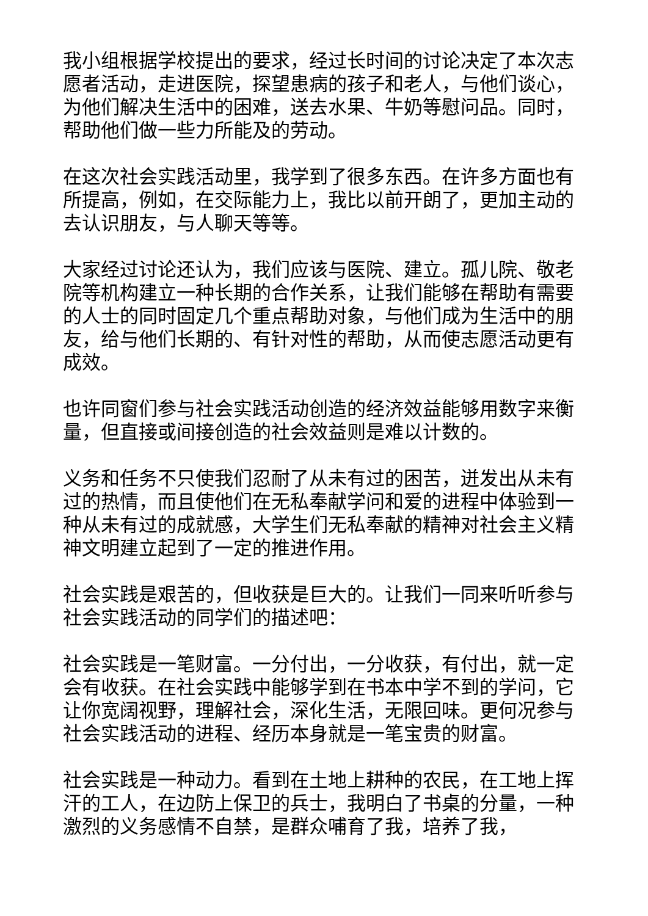我小组根据学校提出的要求，经过长时间的讨论决定了本次志愿者活动，走进医院，探望患病的孩子和老人，与他们谈心，为他们解决生活中的困难，送去水果、牛奶等慰问品。同时，帮助他们做一些力所能及的劳动。
在这次社会实践活动里，我学到了很多东西。在许多方面也有所提高，例如，在交际能力上，我比以前开朗了，更加主动的去认识朋友，与人聊天等等。
大家经过讨论还认为，我们应该与医院、建立。孤儿院、敬老院等机构建立一种长期的合作关系，让我们能够在帮助有需要的人士的同时固定几个重点帮助对象，与他们成为生活中的朋友，给与他们长期的、有针对性的帮助，从而使志愿活动更有成效。
也许同窗们参与社会实践活动创造的经济效益能够用数字来衡量，但直接或间接创造的社会效益则是难以计数的。
义务和任务不只使我们忍耐了从未有过的困苦，迸发出从未有过的热情，而且使他们在无私奉献学问和爱的进程中体验到一种从未有过的成就感，大学生们无私奉献的精神对社会主义精神文明建立起到了一定的推进作用。
社会实践是艰苦的，但收获是巨大的。让我们一同来听听参与社会实践活动的同学们的描述吧：
社会实践是一笔财富。一分付出，一分收获，有付出，就一定会有收获。在社会实践中能够学到在书本中学不到的学问，它让你宽阔视野，理解社会，深化生活，无限回味。更何况参与社会实践活动的进程、经历本身就是一笔宝贵的财富。
社会实践是一种动力。看到在土地上耕种的农民，在工地上挥汗的工人，在边防上保卫的兵士，我明白了书桌的分量，一种激烈的义务感情不自禁，是群众哺育了我，培养了我，